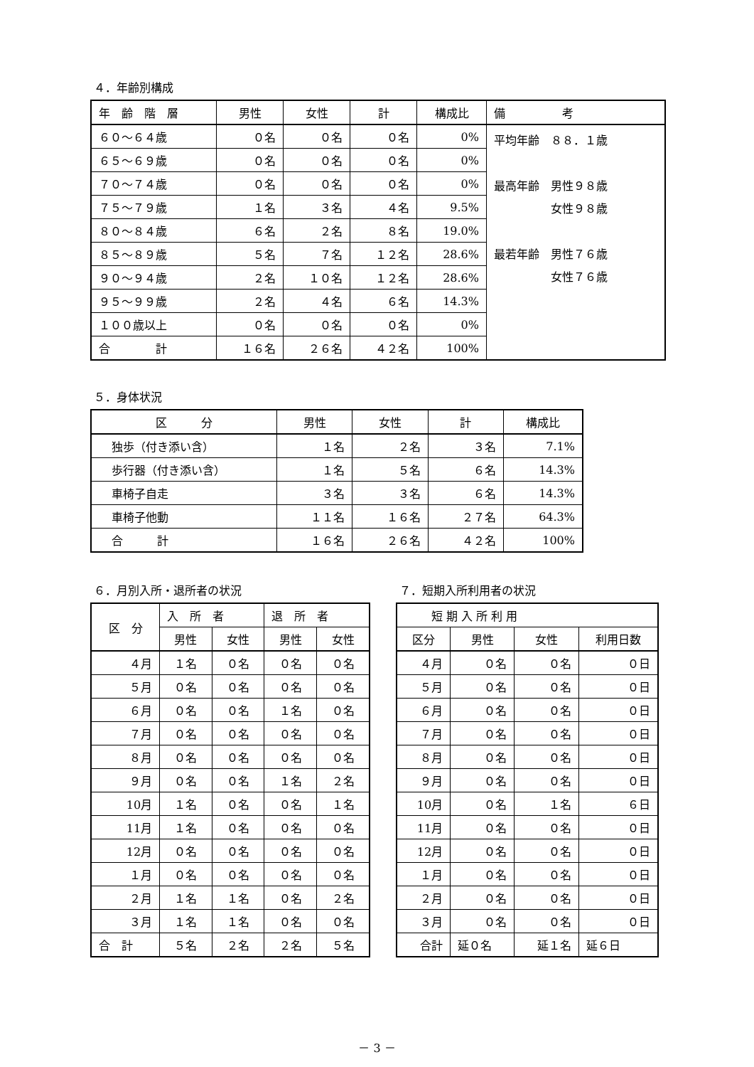４．年齢別構成
| 年 齢 階 層 | 男性 | 女性 | 計 | 構成比 | 備 考 |
| --- | --- | --- | --- | --- | --- |
| ６０～６４歳 | ０名 | ０名 | ０名 | 0% | 平均年齢 ８８．１歳 最高年齢 男性９８歳 女性９８歳 最若年齢 男性７６歳 女性７６歳 |
| ６５～６９歳 | ０名 | ０名 | ０名 | 0% | |
| ７０～７４歳 | ０名 | ０名 | ０名 | 0% | |
| ７５～７９歳 | １名 | ３名 | ４名 | 9.5% | |
| ８０～８４歳 | ６名 | ２名 | ８名 | 19.0% | |
| ８５～８９歳 | ５名 | ７名 | １２名 | 28.6% | |
| ９０～９４歳 | ２名 | １０名 | １２名 | 28.6% | |
| ９５～９９歳 | ２名 | ４名 | ６名 | 14.3% | |
| １００歳以上 | ０名 | ０名 | ０名 | 0% | |
| 合 計 | １６名 | ２６名 | ４２名 | 100% | |
５．身体状況
| 区 分 | 男性 | 女性 | 計 | 構成比 |
| --- | --- | --- | --- | --- |
| 独歩（付き添い含） | １名 | ２名 | ３名 | 7.1% |
| 歩行器（付き添い含） | １名 | ５名 | ６名 | 14.3% |
| 車椅子自走 | ３名 | ３名 | ６名 | 14.3% |
| 車椅子他動 | １１名 | １６名 | ２７名 | 64.3% |
| 合 計 | １６名 | ２６名 | ４２名 | 100% |
６．月別入所・退所者の状況
| 区 分 | 入 所 者 | | 退 所 者 | |
| --- | --- | --- | --- | --- |
| | 男性 | 女性 | 男性 | 女性 |
| ４月 | １名 | ０名 | ０名 | ０名 |
| ５月 | ０名 | ０名 | ０名 | ０名 |
| ６月 | ０名 | ０名 | １名 | ０名 |
| ７月 | ０名 | ０名 | ０名 | ０名 |
| ８月 | ０名 | ０名 | ０名 | ０名 |
| ９月 | ０名 | ０名 | １名 | ２名 |
| 10月 | １名 | ０名 | ０名 | １名 |
| 11月 | １名 | ０名 | ０名 | ０名 |
| 12月 | ０名 | ０名 | ０名 | ０名 |
| １月 | ０名 | ０名 | ０名 | ０名 |
| ２月 | １名 | １名 | ０名 | ２名 |
| ３月 | １名 | １名 | ０名 | ０名 |
| 合 計 | ５名 | ２名 | ２名 | ５名 |
７．短期入所利用者の状況
| 短 期 入 所 利 用 | | | |
| --- | --- | --- | --- |
| 区分 | 男性 | 女性 | 利用日数 |
| ４月 | ０名 | ０名 | ０日 |
| ５月 | ０名 | ０名 | ０日 |
| ６月 | ０名 | ０名 | ０日 |
| ７月 | ０名 | ０名 | ０日 |
| ８月 | ０名 | ０名 | ０日 |
| ９月 | ０名 | ０名 | ０日 |
| 10月 | ０名 | １名 | ６日 |
| 11月 | ０名 | ０名 | ０日 |
| 12月 | ０名 | ０名 | ０日 |
| １月 | ０名 | ０名 | ０日 |
| ２月 | ０名 | ０名 | ０日 |
| ３月 | ０名 | ０名 | ０日 |
| 合計 | 延０名 | 延１名 | 延６日 |
－ 3 －